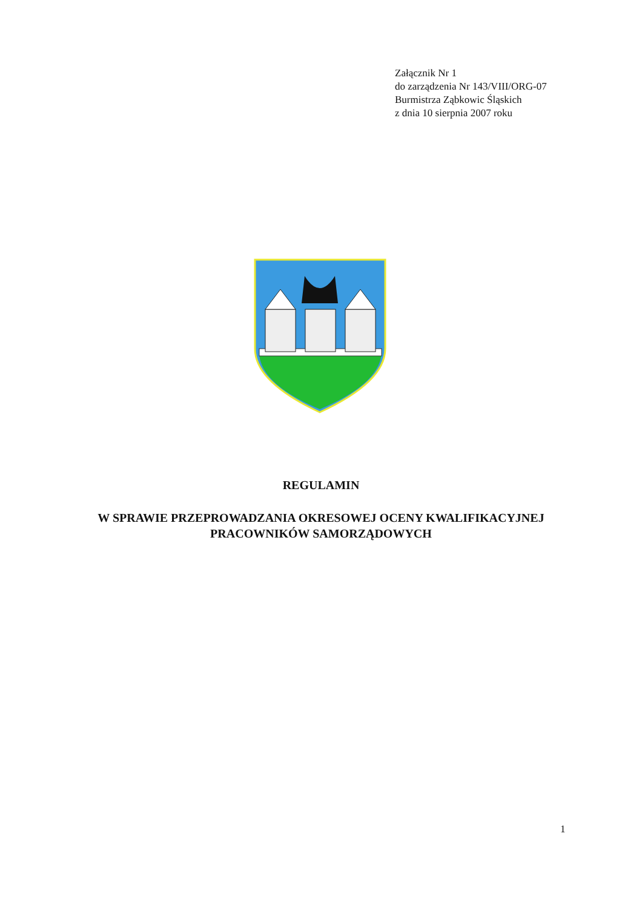Załącznik Nr 1
do zarządzenia Nr 143/VIII/ORG-07
Burmistrza Ząbkowic Śląskich
z dnia 10 sierpnia 2007 roku
REGULAMIN
W SPRAWIE PRZEPROWADZANIA OKRESOWEJ OCENY KWALIFIKACYJNEJ
PRACOWNIKÓW SAMORZĄDOWYCH
1